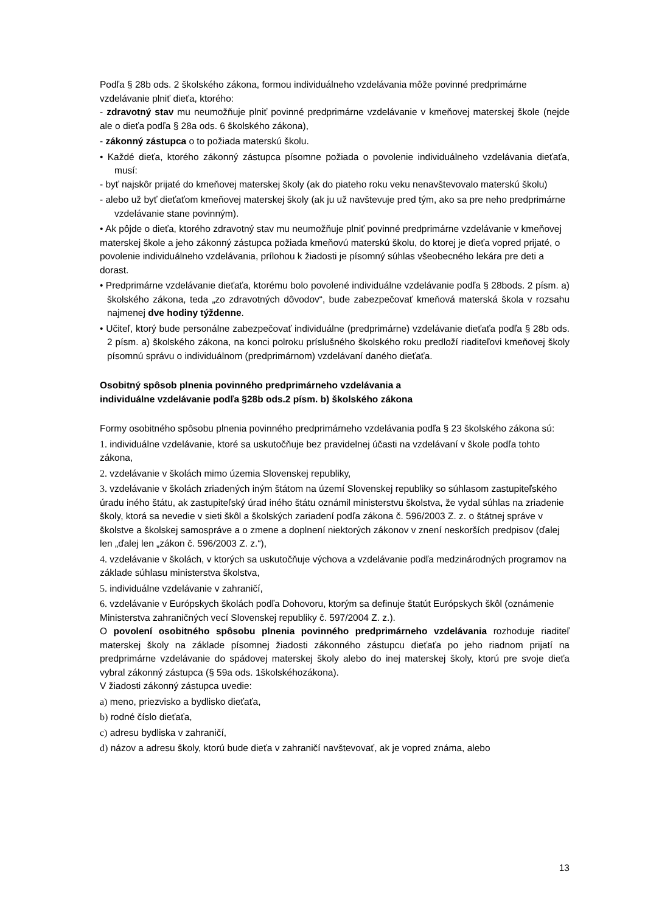Podľa § 28b ods. 2 školského zákona, formou individuálneho vzdelávania môže povinné predprimárne vzdelávanie plniť dieťa, ktorého:
- zdravotný stav mu neumožňuje plniť povinné predprimárne vzdelávanie v kmeňovej materskej škole (nejde ale o dieťa podľa § 28a ods. 6 školského zákona),
- zákonný zástupca o to požiada materskú školu.
• Každé dieťa, ktorého zákonný zástupca písomne požiada o povolenie individuálneho vzdelávania dieťaťa, musí:
- byť najskôr prijaté do kmeňovej materskej školy (ak do piateho roku veku nenavštevovalo materskú školu)
- alebo už byť dieťaťom kmeňovej materskej školy (ak ju už navštevuje pred tým, ako sa pre neho predprimárne vzdelávanie stane povinným).
• Ak pôjde o dieťa, ktorého zdravotný stav mu neumožňuje plniť povinné predprimárne vzdelávanie v kmeňovej materskej škole a jeho zákonný zástupca požiada kmeňovú materskú školu, do ktorej je dieťa vopred prijaté, o povolenie individuálneho vzdelávania, prílohou k žiadosti je písomný súhlas všeobecného lekára pre deti a dorast.
• Predprimárne vzdelávanie dieťaťa, ktorému bolo povolené individuálne vzdelávanie podľa § 28bods. 2 písm. a) školského zákona, teda „zo zdravotných dôvodov“, bude zabezpečovať kmeňová materská škola v rozsahu najmenej dve hodiny týždenne.
• Učiteľ, ktorý bude personálne zabezpečovať individuálne (predprimárne) vzdelávanie dieťaťa podľa § 28b ods. 2 písm. a) školského zákona, na konci polroku príslušného školského roku predloží riaditeľovi kmeňovej školy písomnú správu o individuálnom (predprimárnom) vzdelávaní daného dieťaťa.
Osobitný spôsob plnenia povinného predprimárneho vzdelávania a
individuálne vzdelávanie podľa §28b ods.2 písm. b) školského zákona
Formy osobitného spôsobu plnenia povinného predprimárneho vzdelávania podľa § 23 školského zákona sú:
1. individuálne vzdelávanie, ktoré sa uskutočňuje bez pravidelnej účasti na vzdelávaní v škole podľa tohto zákona,
2. vzdelávanie v školách mimo územia Slovenskej republiky,
3. vzdelávanie v školách zriadených iným štátom na území Slovenskej republiky so súhlasom zastupiteľského úradu iného štátu, ak zastupiteľský úrad iného štátu oznámil ministerstvu školstva, že vydal súhlas na zriadenie školy, ktorá sa nevedie v sieti škôl a školských zariadení podľa zákona č. 596/2003 Z. z. o štátnej správe v školstve a školskej samospráve a o zmene a doplnení niektorých zákonov v znení neskorších predpisov (ďalej len „ďalej len „zákon č. 596/2003 Z. z.“),
4. vzdelávanie v školách, v ktorých sa uskutočňuje výchova a vzdelávanie podľa medzinárodných programov na základe súhlasu ministerstva školstva,
5. individuálne vzdelávanie v zahraničí,
6. vzdelávanie v Európskych školách podľa Dohovoru, ktorým sa definuje štatút Európskych škôl (oznámenie Ministerstva zahraničných vecí Slovenskej republiky č. 597/2004 Z. z.).
O povolení osobitného spôsobu plnenia povinného predprimárneho vzdelávania rozhoduje riaditeľ materskej školy na základe písomnej žiadosti zákonného zástupcu dieťaťa po jeho riadnom prijatí na predprimárne vzdelávanie do spádovej materskej školy alebo do inej materskej školy, ktorú pre svoje dieťa vybral zákonný zástupca (§ 59a ods. 1školskéhozákona).
V žiadosti zákonný zástupca uvedie:
a) meno, priezvisko a bydlisko dieťaťa,
b) rodné číslo dieťaťa,
c) adresu bydliska v zahraničí,
d) názov a adresu školy, ktorú bude dieťa v zahraničí navštevovať, ak je vopred známa, alebo
13